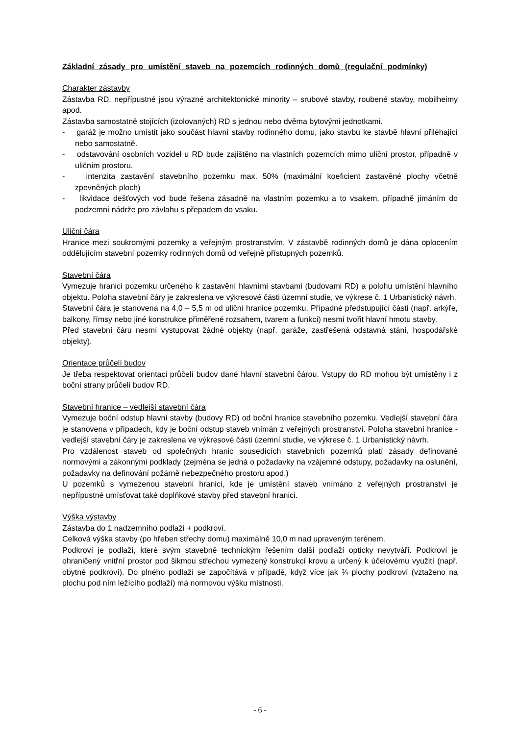Základní zásady pro umístění staveb na pozemcích rodinných domů (regulační podmínky)
Charakter zástavby
Zástavba RD, nepřípustné jsou výrazné architektonické minority – srubové stavby, roubené stavby, mobilheimy apod.
Zástavba samostatně stojících (izolovaných) RD s jednou nebo dvěma bytovými jednotkami.
- garáž je možno umístit jako součást hlavní stavby rodinného domu, jako stavbu ke stavbě hlavní přiléhající nebo samostatně.
- odstavování osobních vozidel u RD bude zajištěno na vlastních pozemcích mimo uliční prostor, případně v uličním prostoru.
- intenzita zastavění stavebního pozemku max. 50% (maximální koeficient zastavěné plochy včetně zpevněných ploch)
- likvidace dešťových vod bude řešena zásadně na vlastním pozemku a to vsakem, případně jímáním do podzemní nádrže pro závlahu s přepadem do vsaku.
Uliční čára
Hranice mezi soukromými pozemky a veřejným prostranstvím. V zástavbě rodinných domů je dána oplocením oddělujícím stavební pozemky rodinných domů od veřejně přístupných pozemků.
Stavební čára
Vymezuje hranici pozemku určeného k zastavění hlavními stavbami (budovami RD) a polohu umístění hlavního objektu. Poloha stavební čáry je zakreslena ve výkresové části územní studie, ve výkrese č. 1 Urbanistický návrh.
Stavební čára je stanovena na 4,0 – 5,5 m od uliční hranice pozemku. Případné předstupující části (např. arkýře, balkony, římsy nebo jiné konstrukce přiměřené rozsahem, tvarem a funkcí) nesmí tvořit hlavní hmotu stavby.
Před stavební čáru nesmí vystupovat žádné objekty (např. garáže, zastřešená odstavná stání, hospodářské objekty).
Orientace průčelí budov
Je třeba respektovat orientaci průčelí budov dané hlavní stavební čárou. Vstupy do RD mohou být umístěny i z boční strany průčelí budov RD.
Stavební hranice – vedlejší stavební čára
Vymezuje boční odstup hlavní stavby (budovy RD) od boční hranice stavebního pozemku. Vedlejší stavební čára je stanovena v případech, kdy je boční odstup staveb vnímán z veřejných prostranství. Poloha stavební hranice - vedlejší stavební čáry je zakreslena ve výkresové části územní studie, ve výkrese č. 1 Urbanistický návrh.
Pro vzdálenost staveb od společných hranic sousedících stavebních pozemků platí zásady definované normovými a zákonnými podklady (zejména se jedná o požadavky na vzájemné odstupy, požadavky na oslunění, požadavky na definování požárně nebezpečného prostoru apod.)
U pozemků s vymezenou stavební hranicí, kde je umístění staveb vnímáno z veřejných prostranství je nepřípustné umísťovat také doplňkové stavby před stavební hranici.
Výška výstavby
Zástavba do 1 nadzemního podlaží + podkroví.
Celková výška stavby (po hřeben střechy domu) maximálně 10,0 m nad upraveným terénem.
Podkroví je podlaží, které svým stavebně technickým řešením další podlaží opticky nevytváří. Podkroví je ohraničený vnitřní prostor pod šikmou střechou vymezený konstrukcí krovu a určený k účelovému využití (např. obytné podkroví). Do plného podlaží se započítává v případě, když více jak ¾ plochy podkroví (vztaženo na plochu pod ním ležícího podlaží) má normovou výšku místnosti.
- 6 -